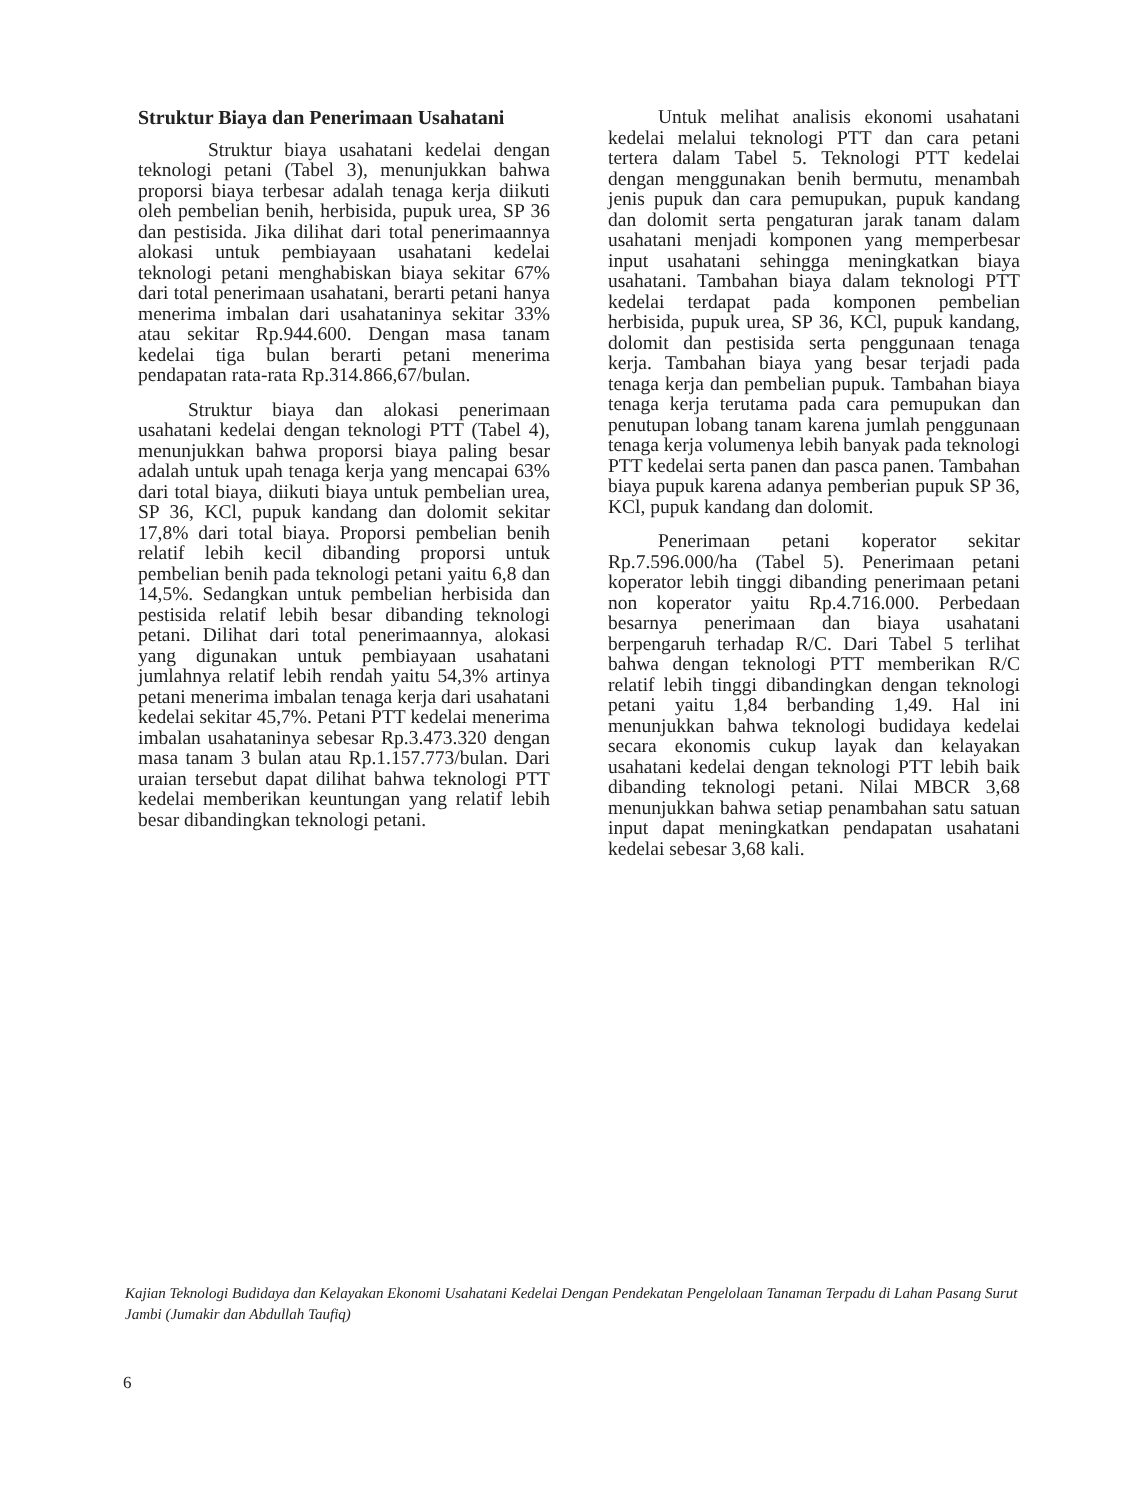Struktur Biaya dan Penerimaan Usahatani
Struktur biaya usahatani kedelai dengan teknologi petani (Tabel 3), menunjukkan bahwa proporsi biaya terbesar adalah tenaga kerja diikuti oleh pembelian benih, herbisida, pupuk urea, SP 36 dan pestisida. Jika dilihat dari total penerimaannya alokasi untuk pembiayaan usahatani kedelai teknologi petani menghabiskan biaya sekitar 67% dari total penerimaan usahatani, berarti petani hanya menerima imbalan dari usahataninya sekitar 33% atau sekitar Rp.944.600. Dengan masa tanam kedelai tiga bulan berarti petani menerima pendapatan rata-rata Rp.314.866,67/bulan.
Struktur biaya dan alokasi penerimaan usahatani kedelai dengan teknologi PTT (Tabel 4), menunjukkan bahwa proporsi biaya paling besar adalah untuk upah tenaga kerja yang mencapai 63% dari total biaya, diikuti biaya untuk pembelian urea, SP 36, KCl, pupuk kandang dan dolomit sekitar 17,8% dari total biaya. Proporsi pembelian benih relatif lebih kecil dibanding proporsi untuk pembelian benih pada teknologi petani yaitu 6,8 dan 14,5%. Sedangkan untuk pembelian herbisida dan pestisida relatif lebih besar dibanding teknologi petani. Dilihat dari total penerimaannya, alokasi yang digunakan untuk pembiayaan usahatani jumlahnya relatif lebih rendah yaitu 54,3% artinya petani menerima imbalan tenaga kerja dari usahatani kedelai sekitar 45,7%. Petani PTT kedelai menerima imbalan usahataninya sebesar Rp.3.473.320 dengan masa tanam 3 bulan atau Rp.1.157.773/bulan. Dari uraian tersebut dapat dilihat bahwa teknologi PTT kedelai memberikan keuntungan yang relatif lebih besar dibandingkan teknologi petani.
Untuk melihat analisis ekonomi usahatani kedelai melalui teknologi PTT dan cara petani tertera dalam Tabel 5. Teknologi PTT kedelai dengan menggunakan benih bermutu, menambah jenis pupuk dan cara pemupukan, pupuk kandang dan dolomit serta pengaturan jarak tanam dalam usahatani menjadi komponen yang memperbesar input usahatani sehingga meningkatkan biaya usahatani. Tambahan biaya dalam teknologi PTT kedelai terdapat pada komponen pembelian herbisida, pupuk urea, SP 36, KCl, pupuk kandang, dolomit dan pestisida serta penggunaan tenaga kerja. Tambahan biaya yang besar terjadi pada tenaga kerja dan pembelian pupuk. Tambahan biaya tenaga kerja terutama pada cara pemupukan dan penutupan lobang tanam karena jumlah penggunaan tenaga kerja volumenya lebih banyak pada teknologi PTT kedelai serta panen dan pasca panen. Tambahan biaya pupuk karena adanya pemberian pupuk SP 36, KCl, pupuk kandang dan dolomit.
Penerimaan petani koperator sekitar Rp.7.596.000/ha (Tabel 5). Penerimaan petani koperator lebih tinggi dibanding penerimaan petani non koperator yaitu Rp.4.716.000. Perbedaan besarnya penerimaan dan biaya usahatani berpengaruh terhadap R/C. Dari Tabel 5 terlihat bahwa dengan teknologi PTT memberikan R/C relatif lebih tinggi dibandingkan dengan teknologi petani yaitu 1,84 berbanding 1,49. Hal ini menunjukkan bahwa teknologi budidaya kedelai secara ekonomis cukup layak dan kelayakan usahatani kedelai dengan teknologi PTT lebih baik dibanding teknologi petani. Nilai MBCR 3,68 menunjukkan bahwa setiap penambahan satu satuan input dapat meningkatkan pendapatan usahatani kedelai sebesar 3,68 kali.
Kajian Teknologi Budidaya dan Kelayakan Ekonomi Usahatani Kedelai Dengan Pendekatan Pengelolaan Tanaman Terpadu di Lahan Pasang Surut Jambi (Jumakir dan Abdullah Taufiq)
6